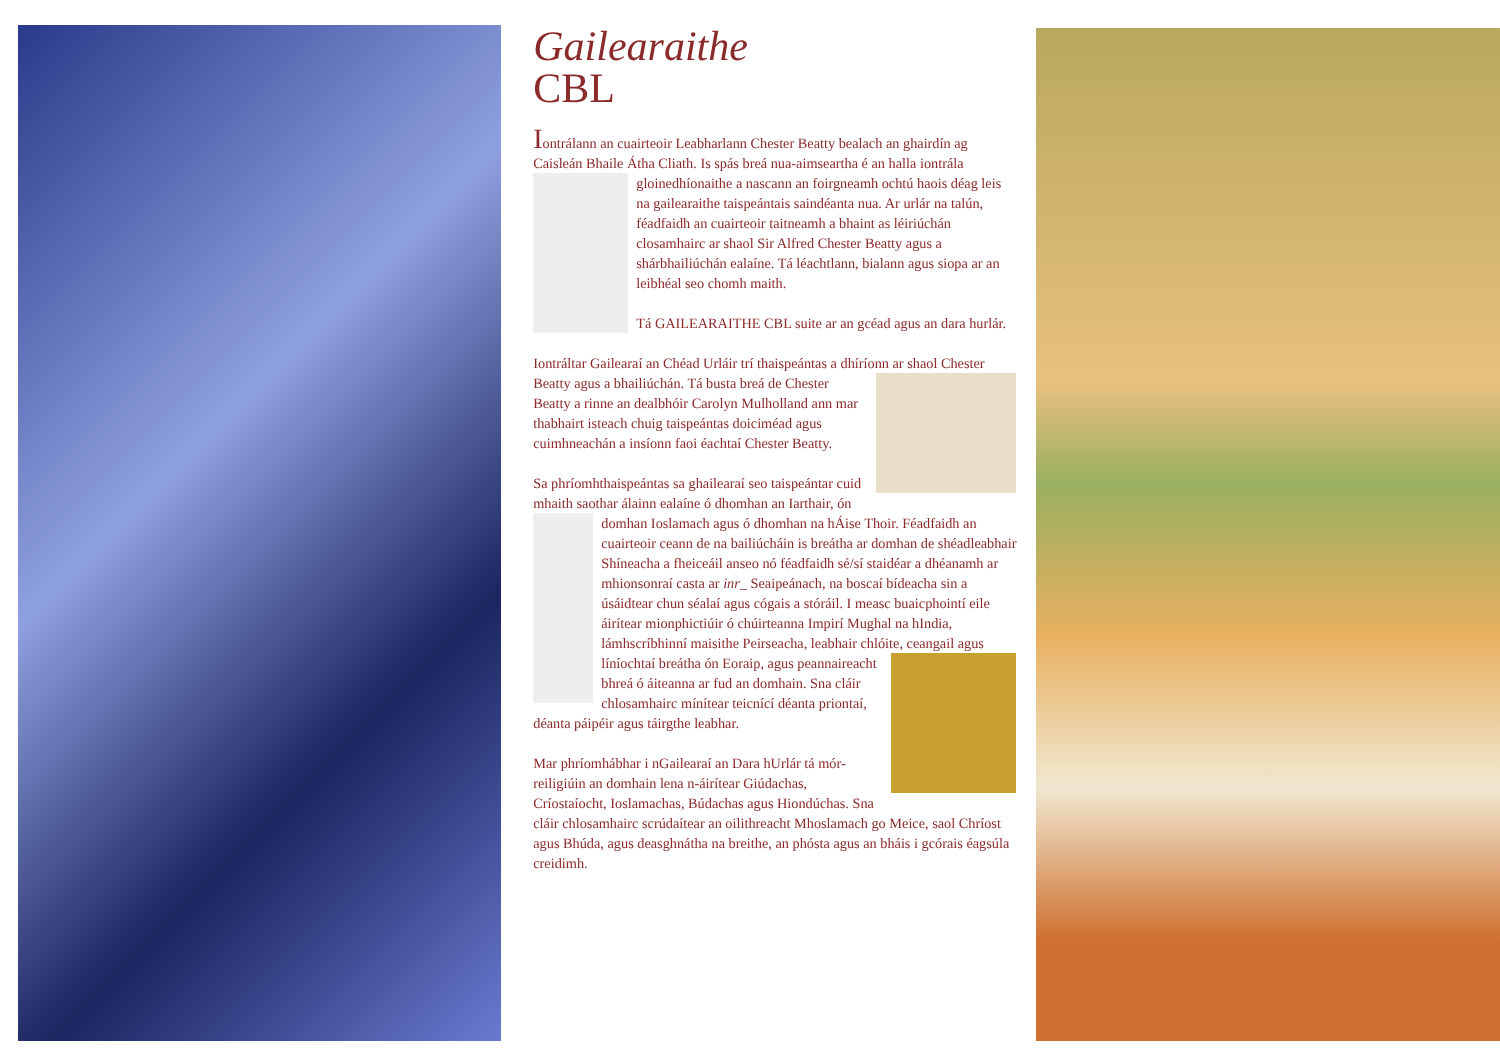Gailearaithe
CBL
Iontrálann an cuairteoir Leabharlann Chester Beatty bealach an ghairdín ag Caisleán Bhaile Átha Cliath. Is spás breá nua-aimseartha é an halla iontrála gloinedhíonaithe a nascann an foirgneamh ochtú haois déag leis na gailearaithe taispeántais saindéanta nua. Ar urlár na talún, féadfaidh an cuairteoir taitneamh a bhaint as léiriúchán closamhairc ar shaol Sir Alfred Chester Beatty agus a shárbhailiúchán ealaíne. Tá léachtlann, bialann agus siopa ar an leibhéal seo chomh maith.
Tá GAILEARAITHE CBL suite ar an gcéad agus an dara hurlár.
Iontráltar Gailearaí an Chéad Urláir trí thaispeántas a dhíríonn ar shaol Chester Beatty agus a bhailiúchán. Tá busta breá de Chester Beatty a rinne an dealbhóir Carolyn Mulholland ann mar thabhairt isteach chuig taispeántas doiciméad agus cuimhneachán a insíonn faoi éachtaí Chester Beatty.
Sa phríomhthaispeántas sa ghailearaí seo taispeántar cuid mhaith saothar álainn ealaíne ó dhomhan an Iarthair, ón domhan Ioslamach agus ó dhomhan na hÁise Thoir. Féadfaidh an cuairteoir ceann de na bailiúcháin is breátha ar domhan de shéadleabhair Shíneacha a fheiceáil anseo nó féadfaidh sé/sí staidéar a dhéanamh ar mhionsonraí casta ar inr_ Seaipeánach, na boscaí bídeacha sin a úsáidtear chun séalaí agus cógais a stóráil. I measc buaicphointí eile áirítear mionphictiúir ó chúirteanna Impirí Mughal na hIndia, lámhscríbhinní maisithe Peirseacha, leabhair chlóite, ceangail agus líníochtaí breátha ón Eoraip, agus peannaireacht bhreá ó áiteanna ar fud an domhain. Sna cláir chlosamhairc mínítear teicnící déanta priontaí, déanta páipéir agus táirgthe leabhar.
Mar phríomhábhar i nGailearaí an Dara hUrlár tá mór-reiligiúin an domhain lena n-áirítear Giúdachas, Críostaíocht, Ioslamachas, Búdachas agus Hiondúchas. Sna cláir chlosamhairc scrúdaítear an oilithreacht Mhoslamach go Meice, saol Chríost agus Bhúda, agus deasghnátha na breithe, an phósta agus an bháis i gcórais éagsúla creidimh.